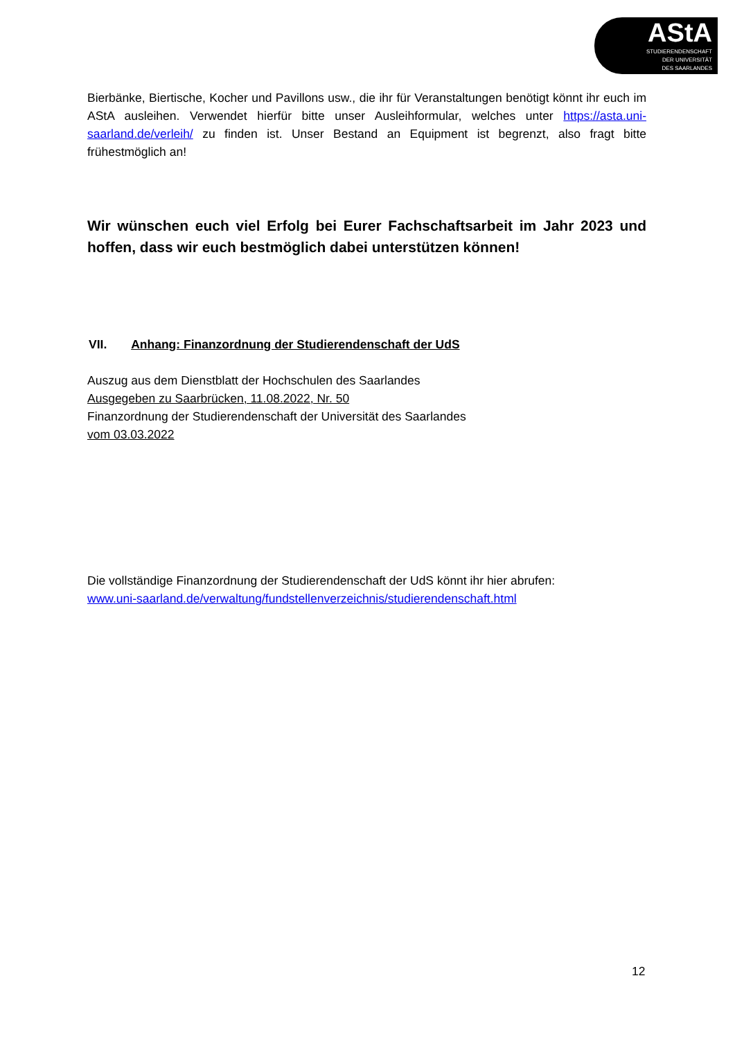AStA
STUDIERENDENSCHAFT
DER UNIVERSITÄT
DES SAARLANDES
Bierbänke, Biertische, Kocher und Pavillons usw., die ihr für Veranstaltungen benötigt könnt ihr euch im AStA ausleihen. Verwendet hierfür bitte unser Ausleihformular, welches unter https://asta.uni-saarland.de/verleih/ zu finden ist. Unser Bestand an Equipment ist begrenzt, also fragt bitte frühestmöglich an!
Wir wünschen euch viel Erfolg bei Eurer Fachschaftsarbeit im Jahr 2023 und hoffen, dass wir euch bestmöglich dabei unterstützen können!
VII. Anhang: Finanzordnung der Studierendenschaft der UdS
Auszug aus dem Dienstblatt der Hochschulen des Saarlandes
Ausgegeben zu Saarbrücken, 11.08.2022, Nr. 50
Finanzordnung der Studierendenschaft der Universität des Saarlandes
vom 03.03.2022
Die vollständige Finanzordnung der Studierendenschaft der UdS könnt ihr hier abrufen:
www.uni-saarland.de/verwaltung/fundstellenverzeichnis/studierendenschaft.html
12